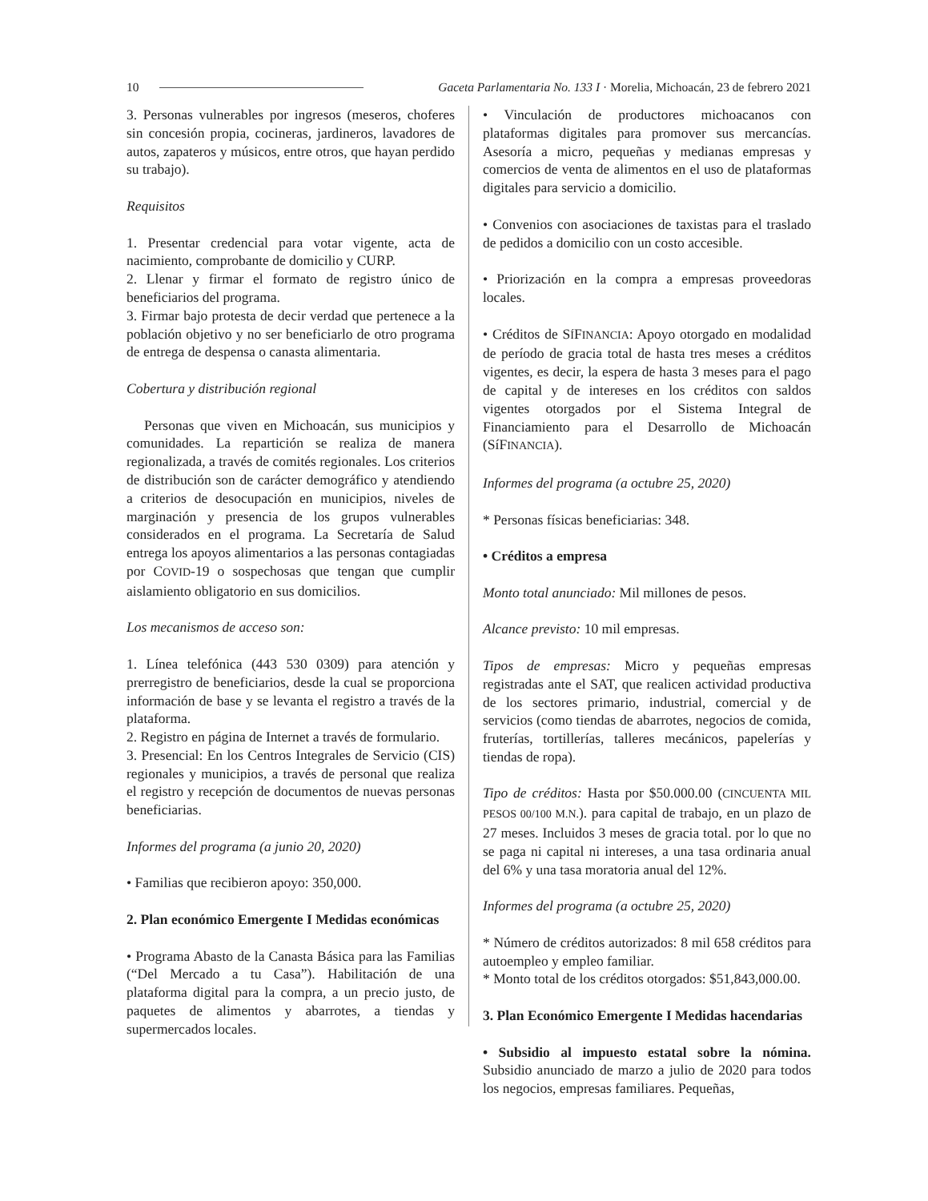10 Gaceta Parlamentaria No. 133 I · Morelia, Michoacán, 23 de febrero 2021
3. Personas vulnerables por ingresos (meseros, choferes sin concesión propia, cocineras, jardineros, lavadores de autos, zapateros y músicos, entre otros, que hayan perdido su trabajo).
Requisitos
1. Presentar credencial para votar vigente, acta de nacimiento, comprobante de domicilio y CURP.
2. Llenar y firmar el formato de registro único de beneficiarios del programa.
3. Firmar bajo protesta de decir verdad que pertenece a la población objetivo y no ser beneficiarlo de otro programa de entrega de despensa o canasta alimentaria.
Cobertura y distribución regional
Personas que viven en Michoacán, sus municipios y comunidades. La repartición se realiza de manera regionalizada, a través de comités regionales. Los criterios de distribución son de carácter demográfico y atendiendo a criterios de desocupación en municipios, niveles de marginación y presencia de los grupos vulnerables considerados en el programa. La Secretaría de Salud entrega los apoyos alimentarios a las personas contagiadas por COVID-19 o sospechosas que tengan que cumplir aislamiento obligatorio en sus domicilios.
Los mecanismos de acceso son:
1. Línea telefónica (443 530 0309) para atención y prerregistro de beneficiarios, desde la cual se proporciona información de base y se levanta el registro a través de la plataforma.
2. Registro en página de Internet a través de formulario.
3. Presencial: En los Centros Integrales de Servicio (CIS) regionales y municipios, a través de personal que realiza el registro y recepción de documentos de nuevas personas beneficiarias.
Informes del programa (a junio 20, 2020)
• Familias que recibieron apoyo: 350,000.
2. Plan económico Emergente I Medidas económicas
• Programa Abasto de la Canasta Básica para las Familias (“Del Mercado a tu Casa”). Habilitación de una plataforma digital para la compra, a un precio justo, de paquetes de alimentos y abarrotes, a tiendas y supermercados locales.
• Vinculación de productores michoacanos con plataformas digitales para promover sus mercancías. Asesoría a micro, pequeñas y medianas empresas y comercios de venta de alimentos en el uso de plataformas digitales para servicio a domicilio.
• Convenios con asociaciones de taxistas para el traslado de pedidos a domicilio con un costo accesible.
• Priorización en la compra a empresas proveedoras locales.
• Créditos de SÍFINANCIA: Apoyo otorgado en modalidad de período de gracia total de hasta tres meses a créditos vigentes, es decir, la espera de hasta 3 meses para el pago de capital y de intereses en los créditos con saldos vigentes otorgados por el Sistema Integral de Financiamiento para el Desarrollo de Michoacán (SíFINANCIA).
Informes del programa (a octubre 25, 2020)
* Personas físicas beneficiarias: 348.
• Créditos a empresa
Monto total anunciado: Mil millones de pesos.
Alcance previsto: 10 mil empresas.
Tipos de empresas: Micro y pequeñas empresas registradas ante el SAT, que realicen actividad productiva de los sectores primario, industrial, comercial y de servicios (como tiendas de abarrotes, negocios de comida, fruterías, tortillerías, talleres mecánicos, papelerías y tiendas de ropa).
Tipo de créditos: Hasta por $50.000.00 (CINCUENTA MIL PESOS 00/100 M.N.). para capital de trabajo, en un plazo de 27 meses. Incluidos 3 meses de gracia total. por lo que no se paga ni capital ni intereses, a una tasa ordinaria anual del 6% y una tasa moratoria anual del 12%.
Informes del programa (a octubre 25, 2020)
* Número de créditos autorizados: 8 mil 658 créditos para autoempleo y empleo familiar.
* Monto total de los créditos otorgados: $51,843,000.00.
3. Plan Económico Emergente I Medidas hacendarias
• Subsidio al impuesto estatal sobre la nómina. Subsidio anunciado de marzo a julio de 2020 para todos los negocios, empresas familiares. Pequeñas,